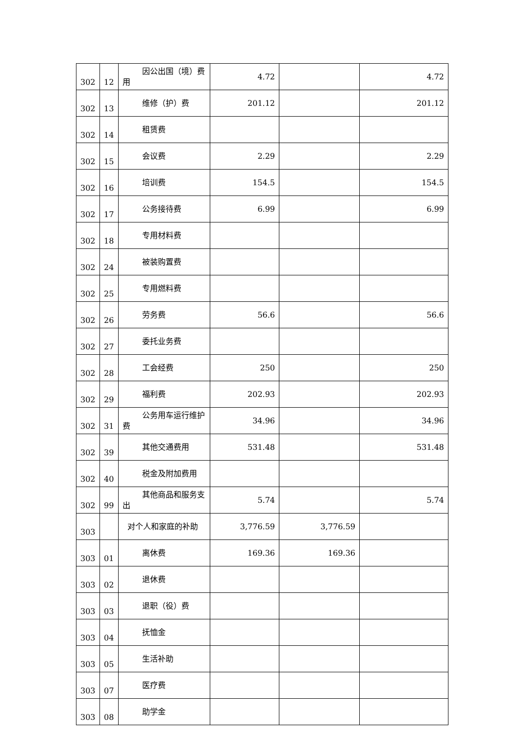| 302 | 12 | 因公出国（境）费用 | 4.72 | | 4.72 |
| 302 | 13 | 维修（护）费 | 201.12 | | 201.12 |
| 302 | 14 | 租赁费 | | | |
| 302 | 15 | 会议费 | 2.29 | | 2.29 |
| 302 | 16 | 培训费 | 154.5 | | 154.5 |
| 302 | 17 | 公务接待费 | 6.99 | | 6.99 |
| 302 | 18 | 专用材料费 | | | |
| 302 | 24 | 被装购置费 | | | |
| 302 | 25 | 专用燃料费 | | | |
| 302 | 26 | 劳务费 | 56.6 | | 56.6 |
| 302 | 27 | 委托业务费 | | | |
| 302 | 28 | 工会经费 | 250 | | 250 |
| 302 | 29 | 福利费 | 202.93 | | 202.93 |
| 302 | 31 | 公务用车运行维护费 | 34.96 | | 34.96 |
| 302 | 39 | 其他交通费用 | 531.48 | | 531.48 |
| 302 | 40 | 税金及附加费用 | | | |
| 302 | 99 | 其他商品和服务支出 | 5.74 | | 5.74 |
| 303 | | 对个人和家庭的补助 | 3,776.59 | 3,776.59 | |
| 303 | 01 | 离休费 | 169.36 | 169.36 | |
| 303 | 02 | 退休费 | | | |
| 303 | 03 | 退职（役）费 | | | |
| 303 | 04 | 抚恤金 | | | |
| 303 | 05 | 生活补助 | | | |
| 303 | 07 | 医疗费 | | | |
| 303 | 08 | 助学金 | | | |